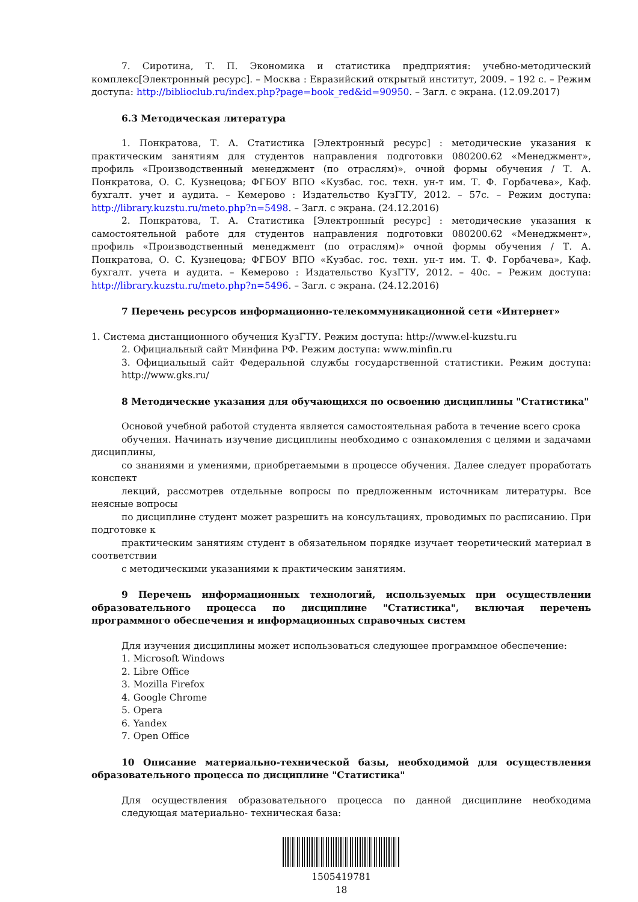7. Сиротина, Т. П. Экономика и статистика предприятия: учебно-методический комплекс[Электронный ресурс]. – Москва : Евразийский открытый институт, 2009. – 192 с. – Режим доступа: http://biblioclub.ru/index.php?page=book_red&id=90950. – Загл. с экрана. (12.09.2017)
6.3 Методическая литература
1. Понкратова, Т. А. Статистика [Электронный ресурс] : методические указания к практическим занятиям для студентов направления подготовки 080200.62 «Менеджмент», профиль «Производственный менеджмент (по отраслям)», очной формы обучения / Т. А. Понкратова, О. С. Кузнецова; ФГБОУ ВПО «Кузбас. гос. техн. ун-т им. Т. Ф. Горбачева», Каф. бухгалт. учет и аудита. – Кемерово : Издательство КузГТУ, 2012. – 57с. – Режим доступа: http://library.kuzstu.ru/meto.php?n=5498. – Загл. с экрана. (24.12.2016)
2. Понкратова, Т. А. Статистика [Электронный ресурс] : методические указания к самостоятельной работе для студентов направления подготовки 080200.62 «Менеджмент», профиль «Производственный менеджмент (по отраслям)» очной формы обучения / Т. А. Понкратова, О. С. Кузнецова; ФГБОУ ВПО «Кузбас. гос. техн. ун-т им. Т. Ф. Горбачева», Каф. бухгалт. учета и аудита. – Кемерово : Издательство КузГТУ, 2012. – 40с. – Режим доступа: http://library.kuzstu.ru/meto.php?n=5496. – Загл. с экрана. (24.12.2016)
7 Перечень ресурсов информационно-телекоммуникационной сети «Интернет»
1. Система дистанционного обучения КузГТУ. Режим доступа: http://www.el-kuzstu.ru
2. Официальный сайт Минфина РФ. Режим доступа: www.minfin.ru
3. Официальный сайт Федеральной службы государственной статистики. Режим доступа: http://www.gks.ru/
8 Методические указания для обучающихся по освоению дисциплины "Статистика"
Основой учебной работой студента является самостоятельная работа в течение всего срока
обучения. Начинать изучение дисциплины необходимо с ознакомления с целями и задачами дисциплины,
со знаниями и умениями, приобретаемыми в процессе обучения. Далее следует проработать конспект
лекций, рассмотрев отдельные вопросы по предложенным источникам литературы. Все неясные вопросы
по дисциплине студент может разрешить на консультациях, проводимых по расписанию. При подготовке к
практическим занятиям студент в обязательном порядке изучает теоретический материал в соответствии
с методическими указаниями к практическим занятиям.
9 Перечень информационных технологий, используемых при осуществлении образовательного процесса по дисциплине "Статистика", включая перечень программного обеспечения и информационных справочных систем
Для изучения дисциплины может использоваться следующее программное обеспечение:
1. Microsoft Windows
2. Libre Office
3. Mozilla Firefox
4. Google Chrome
5. Opera
6. Yandex
7. Open Office
10 Описание материально-технической базы, необходимой для осуществления образовательного процесса по дисциплине "Статистика"
Для осуществления образовательного процесса по данной дисциплине необходима следующая материально- техническая база:
1505419781
18